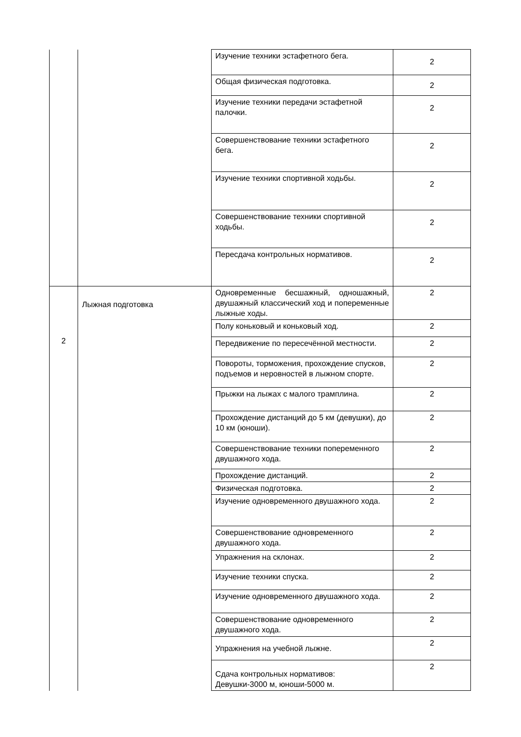| | | Изучение техники эстафетного бега. | 2 |
| | | Общая физическая подготовка. | 2 |
| | | Изучение техники передачи эстафетной палочки. | 2 |
| | | Совершенствование техники эстафетного бега. | 2 |
| | | Изучение техники спортивной ходьбы. | 2 |
| | | Совершенствование техники спортивной ходьбы. | 2 |
| | | Пересдача контрольных нормативов. | 2 |
| 2 | Лыжная подготовка | Одновременные бесшажный, одношажный, двушажный классический ход и попеременные лыжные ходы. | 2 |
| | | Полу коньковый и коньковый ход. | 2 |
| | | Передвижение по пересечённой местности. | 2 |
| | | Повороты, торможения, прохождение спусков, подъемов и неровностей в лыжном спорте. | 2 |
| | | Прыжки на лыжах с малого трамплина. | 2 |
| | | Прохождение дистанций до 5 км (девушки), до 10 км (юноши). | 2 |
| | | Совершенствование техники попеременного двушажного хода. | 2 |
| | | Прохождение дистанций. | 2 |
| | | Физическая подготовка. | 2 |
| | | Изучение одновременного двушажного хода. | 2 |
| | | Совершенствование одновременного двушажного хода. | 2 |
| | | Упражнения на склонах. | 2 |
| | | Изучение техники спуска. | 2 |
| | | Изучение одновременного двушажного хода. | 2 |
| | | Совершенствование одновременного двушажного хода. | 2 |
| | | Упражнения на учебной лыжне. | 2 |
| | | Сдача контрольных нормативов: Девушки-3000 м, юноши-5000 м. | 2 |